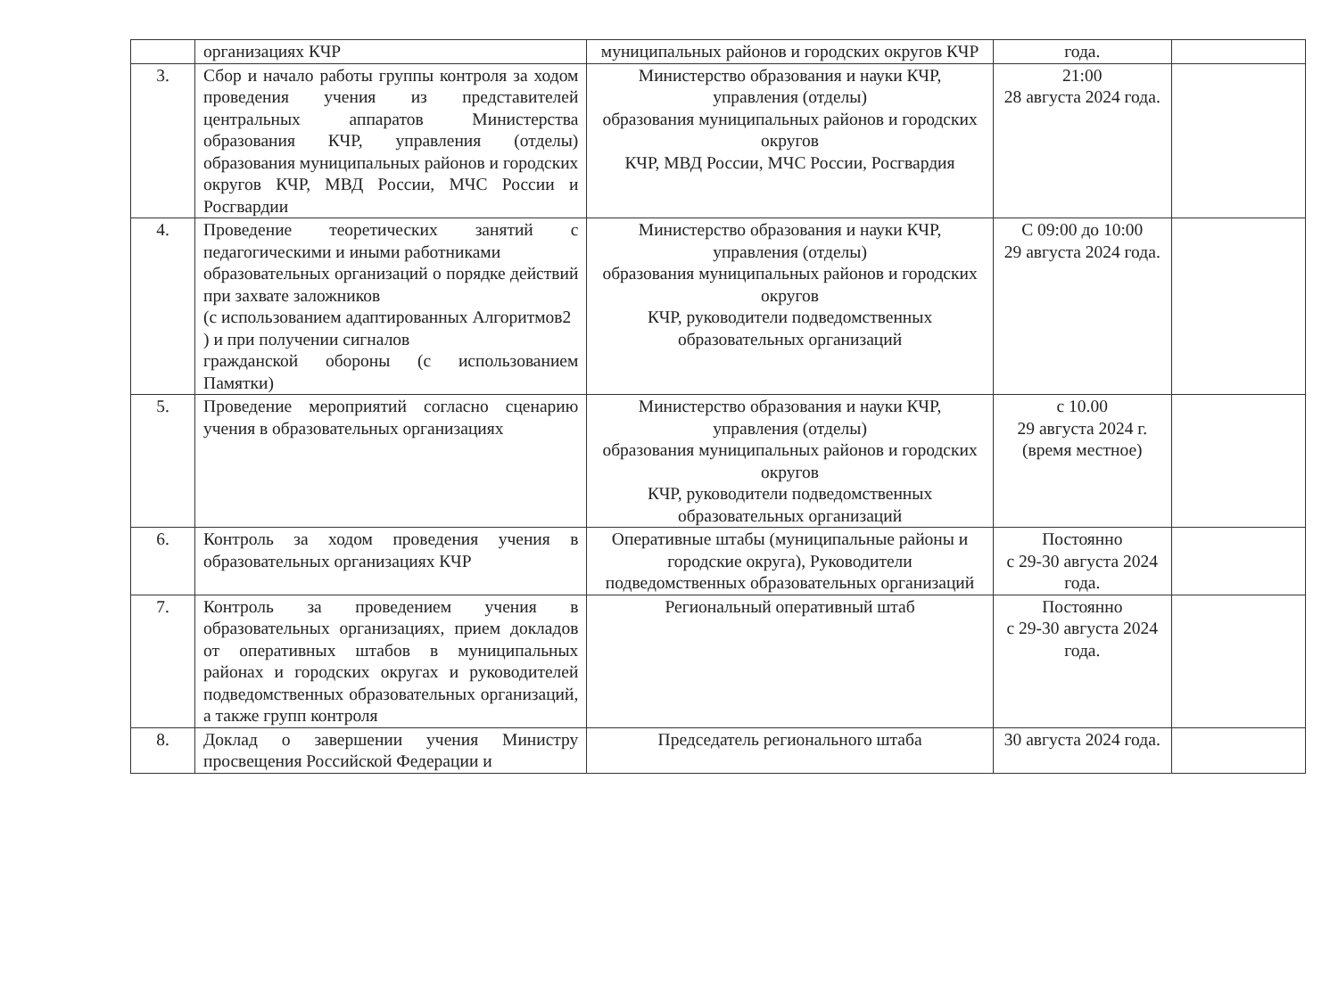| | организациях КЧР | муниципальных районов и городских округов КЧР | года. | |
| 3. | Сбор и начало работы группы контроля за ходом проведения учения из представителей центральных аппаратов Министерства образования КЧР, управления (отделы) образования муниципальных районов и городских округов КЧР, МВД России, МЧС России и Росгвардии | Министерство образования и науки КЧР, управления (отделы) образования муниципальных районов и городских округов КЧР, МВД России, МЧС России, Росгвардия | 21:00 28 августа 2024 года. | |
| 4. | Проведение теоретических занятий с педагогическими и иными работниками образовательных организаций о порядке действий при захвате заложников (с использованием адаптированных Алгоритмов2 ) и при получении сигналов гражданской обороны (с использованием Памятки) | Министерство образования и науки КЧР, управления (отделы) образования муниципальных районов и городских округов КЧР, руководители подведомственных образовательных организаций | С 09:00 до 10:00 29 августа 2024 года. | |
| 5. | Проведение мероприятий согласно сценарию учения в образовательных организациях | Министерство образования и науки КЧР, управления (отделы) образования муниципальных районов и городских округов КЧР, руководители подведомственных образовательных организаций | с 10.00 29 августа 2024 г. (время местное) | |
| 6. | Контроль за ходом проведения учения в образовательных организациях КЧР | Оперативные штабы (муниципальные районы и городские округа), Руководители подведомственных образовательных организаций | Постоянно с 29-30 августа 2024 года. | |
| 7. | Контроль за проведением учения в образовательных организациях, прием докладов от оперативных штабов в муниципальных районах и городских округах и руководителей подведомственных образовательных организаций, а также групп контроля | Региональный оперативный штаб | Постоянно с 29-30 августа 2024 года. | |
| 8. | Доклад о завершении учения Министру просвещения Российской Федерации и | Председатель регионального штаба | 30 августа 2024 года. | |